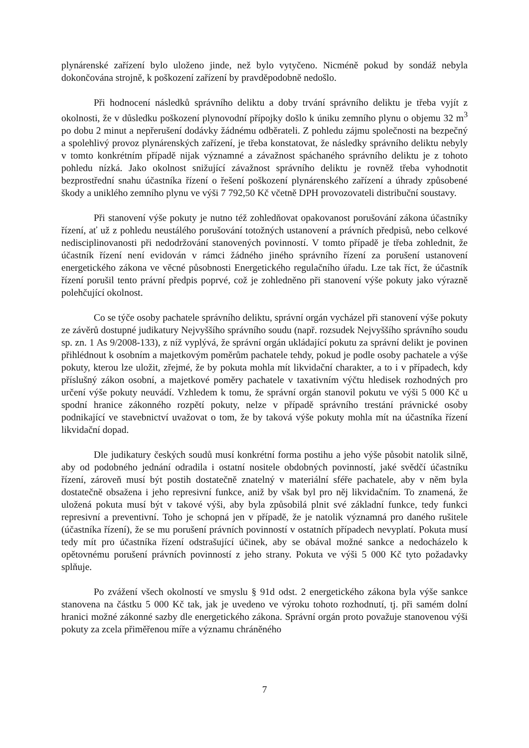plynárenské zařízení bylo uloženo jinde, než bylo vytyčeno. Nicméně pokud by sondáž nebyla dokončována strojně, k poškození zařízení by pravděpodobně nedošlo.
Při hodnocení následků správního deliktu a doby trvání správního deliktu je třeba vyjít z okolnosti, že v důsledku poškození plynovodní přípojky došlo k úniku zemního plynu o objemu 32 m<sup>3</sup> po dobu 2 minut a nepřerušení dodávky žádnému odběrateli. Z pohledu zájmu společnosti na bezpečný a spolehlivý provoz plynárenských zařízení, je třeba konstatovat, že následky správního deliktu nebyly v tomto konkrétním případě nijak významné a závažnost spáchaného správního deliktu je z tohoto pohledu nízká. Jako okolnost snižující závažnost správního deliktu je rovněž třeba vyhodnotit bezprostřední snahu účastníka řízení o řešení poškození plynárenského zařízení a úhrady způsobené škody a uniklého zemního plynu ve výši 7 792,50 Kč včetně DPH provozovateli distribuční soustavy.
Při stanovení výše pokuty je nutno též zohledňovat opakovanost porušování zákona účastníky řízení, ať už z pohledu neustálého porušování totožných ustanovení a právních předpisů, nebo celkové nedisciplinovanosti při nedodržování stanovených povinností. V tomto případě je třeba zohlednit, že účastník řízení není evidován v rámci žádného jiného správního řízení za porušení ustanovení energetického zákona ve věcné působnosti Energetického regulačního úřadu. Lze tak říct, že účastník řízení porušil tento právní předpis poprvé, což je zohledněno při stanovení výše pokuty jako výrazně polehčující okolnost.
Co se týče osoby pachatele správního deliktu, správní orgán vycházel při stanovení výše pokuty ze závěrů dostupné judikatury Nejvyššího správního soudu (např. rozsudek Nejvyššího správního soudu sp. zn. 1 As 9/2008-133), z níž vyplývá, že správní orgán ukládající pokutu za správní delikt je povinen přihlédnout k osobním a majetkovým poměrům pachatele tehdy, pokud je podle osoby pachatele a výše pokuty, kterou lze uložit, zřejmé, že by pokuta mohla mít likvidační charakter, a to i v případech, kdy příslušný zákon osobní, a majetkové poměry pachatele v taxativním výčtu hledisek rozhodných pro určení výše pokuty neuvádí. Vzhledem k tomu, že správní orgán stanovil pokutu ve výši 5 000 Kč u spodní hranice zákonného rozpětí pokuty, nelze v případě správního trestání právnické osoby podnikající ve stavebnictví uvažovat o tom, že by taková výše pokuty mohla mít na účastníka řízení likvidační dopad.
Dle judikatury českých soudů musí konkrétní forma postihu a jeho výše působit natolik silně, aby od podobného jednání odradila i ostatní nositele obdobných povinností, jaké svědčí účastníku řízení, zároveň musí být postih dostatečně znatelný v materiální sféře pachatele, aby v něm byla dostatečně obsažena i jeho represivní funkce, aniž by však byl pro něj likvidačním. To znamená, že uložená pokuta musí být v takové výši, aby byla způsobilá plnit své základní funkce, tedy funkci represivní a preventivní. Toho je schopná jen v případě, že je natolik významná pro daného rušitele (účastníka řízení), že se mu porušení právních povinností v ostatních případech nevyplatí. Pokuta musí tedy mít pro účastníka řízení odstrašující účinek, aby se obával možné sankce a nedocházelo k opětovnému porušení právních povinností z jeho strany. Pokuta ve výši 5 000 Kč tyto požadavky splňuje.
Po zvážení všech okolností ve smyslu § 91d odst. 2 energetického zákona byla výše sankce stanovena na částku 5 000 Kč tak, jak je uvedeno ve výroku tohoto rozhodnutí, tj. při samém dolní hranici možné zákonné sazby dle energetického zákona. Správní orgán proto považuje stanovenou výši pokuty za zcela přiměřenou míře a významu chráněného
7